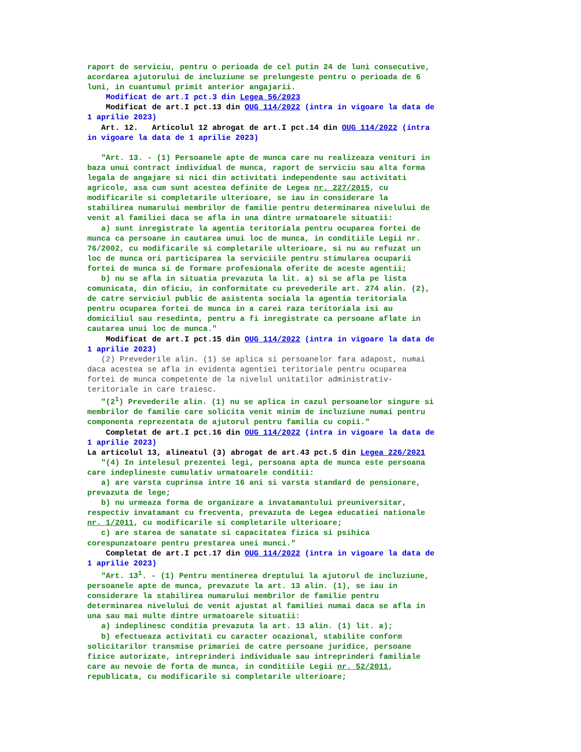raport de serviciu, pentru o perioada de cel putin 24 de luni consecutive, acordarea ajutorului de incluziune se prelungeste pentru o perioada de 6 luni, in cuantumul primit anterior angajarii. Modificat de art.I pct.3 din Legea 56/2023 Modificat de art.I pct.13 din OUG 114/2022 (intra in vigoare la data de 1 aprilie 2023) Art. 12. Articolul 12 abrogat de art.I pct.14 din OUG 114/2022 (intra in vigoare la data de 1 aprilie 2023) "Art. 13. - (1) Persoanele apte de munca care nu realizeaza venituri in baza unui contract individual de munca, raport de serviciu sau alta forma legala de angajare si nici din activitati independente sau activitati agricole, asa cum sunt acestea definite de Legea nr. 227/2015, cu modificarile si completarile ulterioare, se iau in considerare la stabilirea numarului membrilor de familie pentru determinarea nivelului de venit al familiei daca se afla in una dintre urmatoarele situatii: a) sunt inregistrate la agentia teritoriala pentru ocuparea fortei de munca ca persoane in cautarea unui loc de munca, in conditiile Legii nr. 76/2002, cu modificarile si completarile ulterioare, si nu au refuzat un loc de munca ori participarea la serviciile pentru stimularea ocuparii fortei de munca si de formare profesionala oferite de aceste agentii; b) nu se afla in situatia prevazuta la lit. a) si se afla pe lista comunicata, din oficiu, in conformitate cu prevederile art. 274 alin. (2), de catre serviciul public de asistenta sociala la agentia teritoriala pentru ocuparea fortei de munca in a carei raza teritoriala isi au domiciliul sau resedinta, pentru a fi inregistrate ca persoane aflate in cautarea unui loc de munca." Modificat de art.I pct.15 din OUG 114/2022 (intra in vigoare la data de 1 aprilie 2023) (2) Prevederile alin. (1) se aplica si persoanelor fara adapost, numai daca acestea se afla in evidenta agentiei teritoriale pentru ocuparea fortei de munca competente de la nivelul unitatilor administrativ- teritoriale in care traiesc. "(2<sup>1</sup>) Prevederile alin. (1) nu se aplica in cazul persoanelor singure si membrilor de familie care solicita venit minim de incluziune numai pentru componenta reprezentata de ajutorul pentru familia cu copii." Completat de art.I pct.16 din OUG 114/2022 (intra in vigoare la data de 1 aprilie 2023) La articolul 13, alineatul (3) abrogat de art.43 pct.5 din Legea 226/2021 "(4) In intelesul prezentei legi, persoana apta de munca este persoana care indeplineste cumulativ urmatoarele conditii: a) are varsta cuprinsa intre 16 ani si varsta standard de pensionare, prevazuta de lege; b) nu urmeaza forma de organizare a invatamantului preuniversitar, respectiv invatamant cu frecventa, prevazuta de Legea educatiei nationale nr. 1/2011, cu modificarile si completarile ulterioare; c) are starea de sanatate si capacitatea fizica si psihica corespunzatoare pentru prestarea unei munci." Completat de art.I pct.17 din OUG 114/2022 (intra in vigoare la data de 1 aprilie 2023) "Art. 13<sup>1</sup>. - (1) Pentru mentinerea dreptului la ajutorul de incluziune, persoanele apte de munca, prevazute la art. 13 alin. (1), se iau in considerare la stabilirea numarului membrilor de familie pentru determinarea nivelului de venit ajustat al familiei numai daca se afla in una sau mai multe dintre urmatoarele situatii: a) indeplinesc conditia prevazuta la art. 13 alin. (1) lit. a); b) efectueaza activitati cu caracter ocazional, stabilite conform solicitarilor transmise primariei de catre persoane juridice, persoane fizice autorizate, intreprinderi individuale sau intreprinderi familiale care au nevoie de forta de munca, in conditiile Legii nr. 52/2011, republicata, cu modificarile si completarile ulterioare;